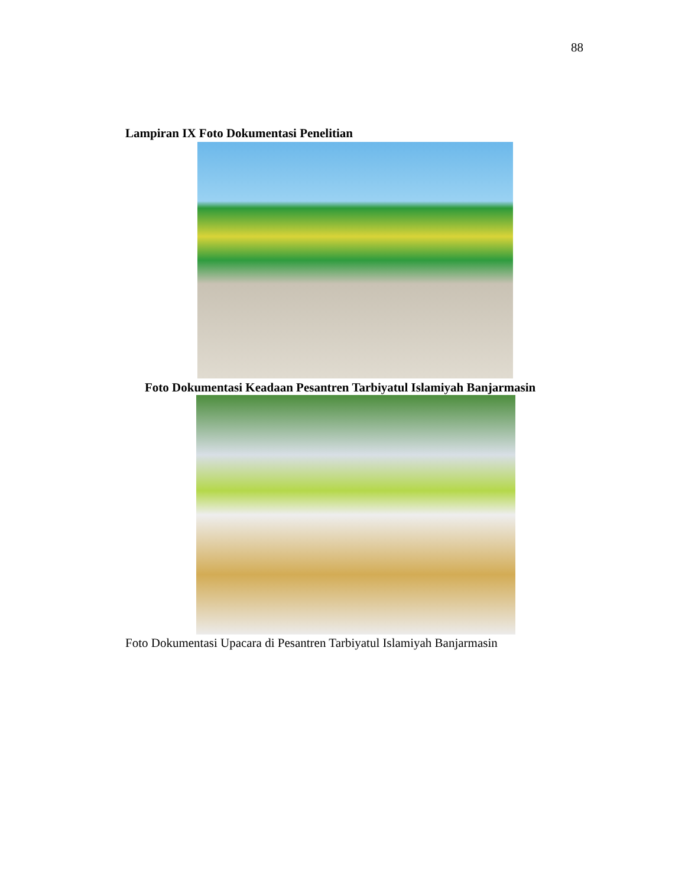88
Lampiran IX Foto Dokumentasi Penelitian
Foto Dokumentasi Keadaan Pesantren Tarbiyatul Islamiyah Banjarmasin
Foto Dokumentasi Upacara di Pesantren Tarbiyatul Islamiyah Banjarmasin